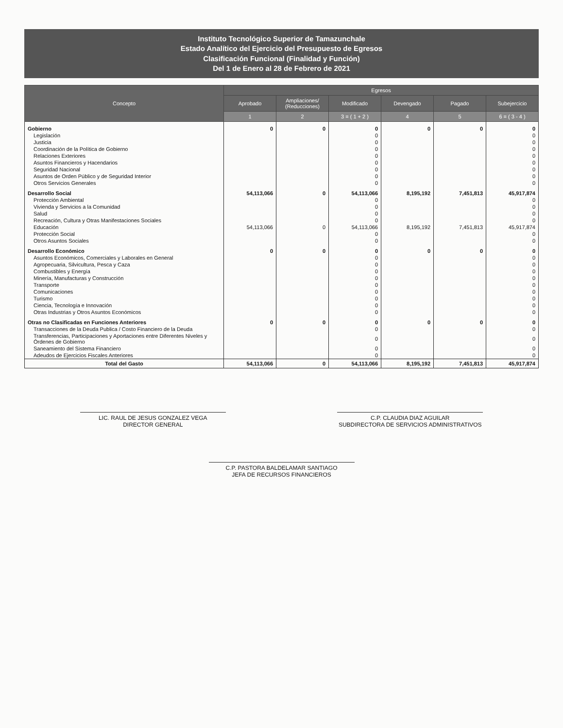Instituto Tecnológico Superior de Tamazunchale
Estado Analítico del Ejercicio del Presupuesto de Egresos
Clasificación Funcional (Finalidad y Función)
Del 1 de Enero al 28 de Febrero de 2021
| Concepto | Egresos | | | | | |
| --- | --- | --- | --- | --- | --- | --- |
| | Aprobado | Ampliaciones/ (Reducciones) | Modificado | Devengado | Pagado | Subejercicio |
| | 1 | 2 | 3 = ( 1 + 2 ) | 4 | 5 | 6 = ( 3 - 4 ) |
| Gobierno | 0 | 0 | 0 | 0 | 0 | 0 |
| Legislación | | | 0 | | | 0 |
| Justicia | | | 0 | | | 0 |
| Coordinación de la Política de Gobierno | | | 0 | | | 0 |
| Relaciones Exteriores | | | 0 | | | 0 |
| Asuntos Financieros y Hacendarios | | | 0 | | | 0 |
| Seguridad Nacional | | | 0 | | | 0 |
| Asuntos de Orden Público y de Seguridad Interior | | | 0 | | | 0 |
| Otros Servicios Generales | | | 0 | | | 0 |
| Desarrollo Social | 54,113,066 | 0 | 54,113,066 | 8,195,192 | 7,451,813 | 45,917,874 |
| Protección Ambiental | | | 0 | | | 0 |
| Vivienda y Servicios a la Comunidad | | | 0 | | | 0 |
| Salud | | | 0 | | | 0 |
| Recreación, Cultura y Otras Manifestaciones Sociales | | | 0 | | | 0 |
| Educación | 54,113,066 | 0 | 54,113,066 | 8,195,192 | 7,451,813 | 45,917,874 |
| Protección Social | | | 0 | | | 0 |
| Otros Asuntos Sociales | | | 0 | | | 0 |
| Desarrollo Económico | 0 | 0 | 0 | 0 | 0 | 0 |
| Asuntos Económicos, Comerciales y Laborales en General | | | 0 | | | 0 |
| Agropecuaria, Silvicultura, Pesca y Caza | | | 0 | | | 0 |
| Combustibles y Energía | | | 0 | | | 0 |
| Minería, Manufacturas y Construcción | | | 0 | | | 0 |
| Transporte | | | 0 | | | 0 |
| Comunicaciones | | | 0 | | | 0 |
| Turismo | | | 0 | | | 0 |
| Ciencia, Tecnología e Innovación | | | 0 | | | 0 |
| Otras Industrias y Otros Asuntos Económicos | | | 0 | | | 0 |
| Otras no Clasificadas en Funciones Anteriores | 0 | 0 | 0 | 0 | 0 | 0 |
| Transacciones de la Deuda Publica / Costo Financiero de la Deuda | | | 0 | | | 0 |
| Transferencias, Participaciones y Aportaciones entre Diferentes Niveles y Órdenes de Gobierno | | | 0 | | | 0 |
| Saneamiento del Sistema Financiero | | | 0 | | | 0 |
| Adeudos de Ejercicios Fiscales Anteriores | | | 0 | | | 0 |
| Total del Gasto | 54,113,066 | 0 | 54,113,066 | 8,195,192 | 7,451,813 | 45,917,874 |
LIC. RAUL DE JESUS GONZALEZ VEGA
DIRECTOR GENERAL
C.P. CLAUDIA DIAZ AGUILAR
SUBDIRECTORA DE SERVICIOS ADMINISTRATIVOS
C.P. PASTORA BALDELAMAR SANTIAGO
JEFA DE RECURSOS FINANCIEROS